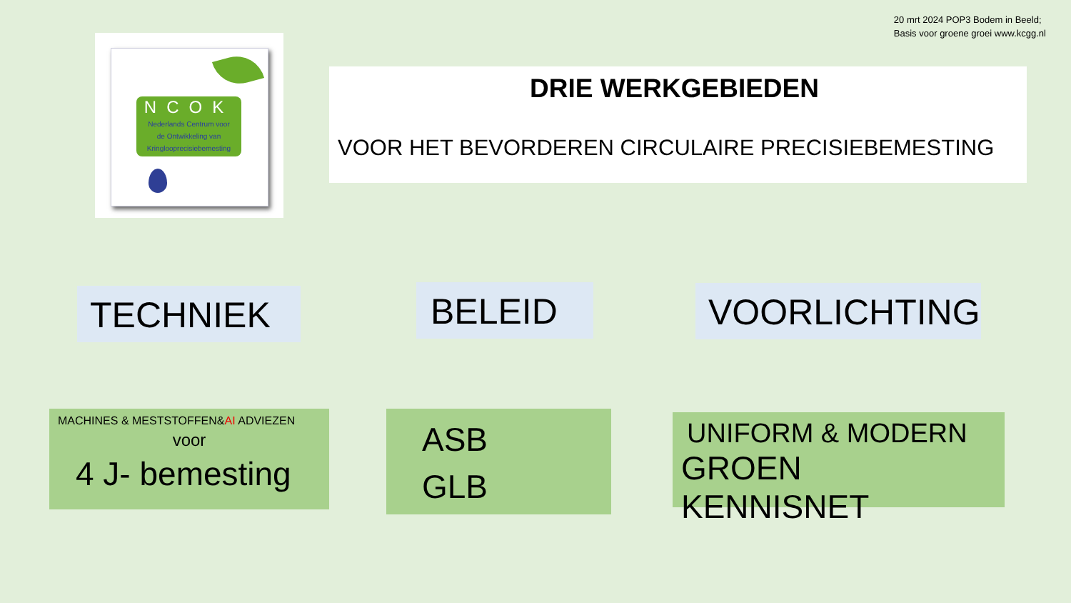20 mrt 2024 POP3 Bodem in Beeld;
Basis voor groene groei www.kcgg.nl
NCOK
Nederlands Centrum voor
de Ontwikkeling van
Kringlooprecisiebemesting
DRIE WERKGEBIEDEN
VOOR HET BEVORDEREN CIRCULAIRE PRECISIEBEMESTING
TECHNIEK BELEID VOORLICHTING
MACHINES & MESTSTOFFEN&AI ADVIEZEN
voor
4 J- bemesting
ASB
GLB
UNIFORM & MODERN
GROEN KENNISNET